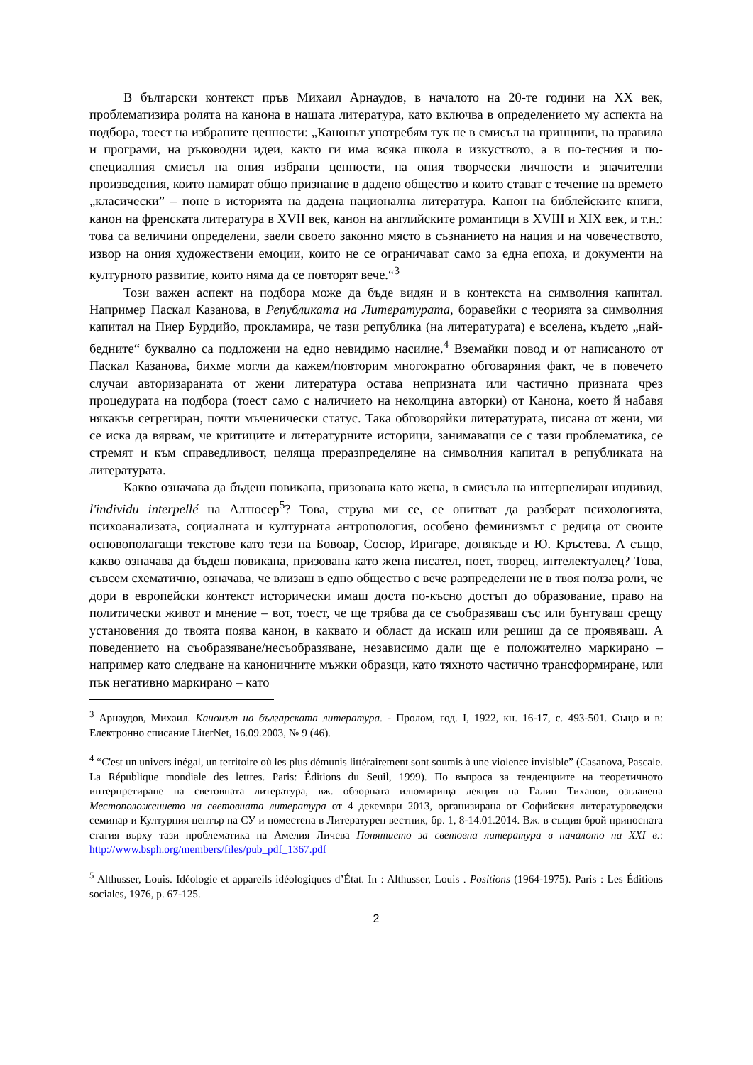В български контекст пръв Михаил Арнаудов, в началото на 20-те години на XX век, проблематизира ролята на канона в нашата литература, като включва в определението му аспекта на подбора, тоест на избраните ценности: „Канонът употребям тук не в смисъл на принципи, на правила и програми, на ръководни идеи, както ги има всяка школа в изкуството, а в по-тесния и по-специалния смисъл на ония избрани ценности, на ония творчески личности и значителни произведения, които намират общо признание в дадено общество и които стават с течение на времето „класически” – поне в историята на дадена национална литература. Канон на библейските книги, канон на френската литература в XVII век, канон на английските романтици в XVIII и XIX век, и т.н.: това са величини определени, заели своето законно място в съзнанието на нация и на човечеството, извор на ония художествени емоции, които не се ограничават само за една епоха, и документи на културното развитие, които няма да се повторят вече.“<sup>3</sup>
Този важен аспект на подбора може да бъде видян и в контекста на символния капитал. Например Паскал Казанова, в Републиката на Литературата, боравейки с теорията за символния капитал на Пиер Бурдийо, прокламира, че тази република (на литературата) е вселена, където „най-бедните“ буквално са подложени на едно невидимо насилие.<sup>4</sup> Вземайки повод и от написаното от Паскал Казанова, бихме могли да кажем/повторим многократно обговаряния факт, че в повечето случаи авторизараната от жени литература остава непризната или частично призната чрез процедурата на подбора (тоест само с наличието на неколцина авторки) от Канона, което й набавя някакъв сегрегиран, почти мъченически статус. Така обговоряйки литературата, писана от жени, ми се иска да вярвам, че критиците и литературните историци, занимаващи се с тази проблематика, се стремят и към справедливост, целяща преразпределяне на символния капитал в републиката на литературата.
Какво означава да бъдеш повикана, призована като жена, в смисъла на интерпелиран индивид, l'individu interpellé на Алтюсер<sup>5</sup>? Това, струва ми се, се опитват да разберат психологията, психоанализата, социалната и културната антропология, особено феминизмът с редица от своите основополагащи текстове като тези на Бовоар, Сосюр, Иригаре, донякъде и Ю. Кръстева. А също, какво означава да бъдеш повикана, призована като жена писател, поет, творец, интелектуалец? Това, съвсем схематично, означава, че влизаш в едно общество с вече разпределени не в твоя полза роли, че дори в европейски контекст исторически имаш доста по-късно достъп до образование, право на политически живот и мнение – вот, тоест, че ще трябва да се съобразяваш със или бунтуваш срещу установения до твоята поява канон, в каквато и област да искаш или решиш да се проявяваш. А поведението на съобразяване/несъобразяване, независимо дали ще е положително маркирано – например като следване на каноничните мъжки образци, като тяхното частично трансформиране, или пък негативно маркирано – като
<sup>3</sup> Арнаудов, Михаил. Канонът на българската литература. - Пролом, год. I, 1922, кн. 16-17, с. 493-501. Също и в: Електронно списание LiterNet, 16.09.2003, № 9 (46).
<sup>4</sup> “C'est un univers inégal, un territoire où les plus démunis littérairement sont soumis à une violence invisible” (Casanova, Pascale. La République mondiale des lettres. Paris: Éditions du Seuil, 1999). По въпроса за тенденциите на теоретичното интерпретиране на световната литература, вж. обзорната илюмирища лекция на Галин Тиханов, озглавена Местоположението на световната литература от 4 декември 2013, организирана от Софийския литературоведски семинар и Културния център на СУ и поместена в Литературен вестник, бр. 1, 8-14.01.2014. Вж. в същия брой приносната статия върху тази проблематика на Амелия Личева Понятието за световна литература в началото на XXI в.: http://www.bsph.org/members/files/pub_pdf_1367.pdf
<sup>5</sup> Althusser, Louis. Idéologie et appareils idéologiques d’État. In : Althusser, Louis . Positions (1964-1975). Paris : Les Éditions sociales, 1976, p. 67-125.
2